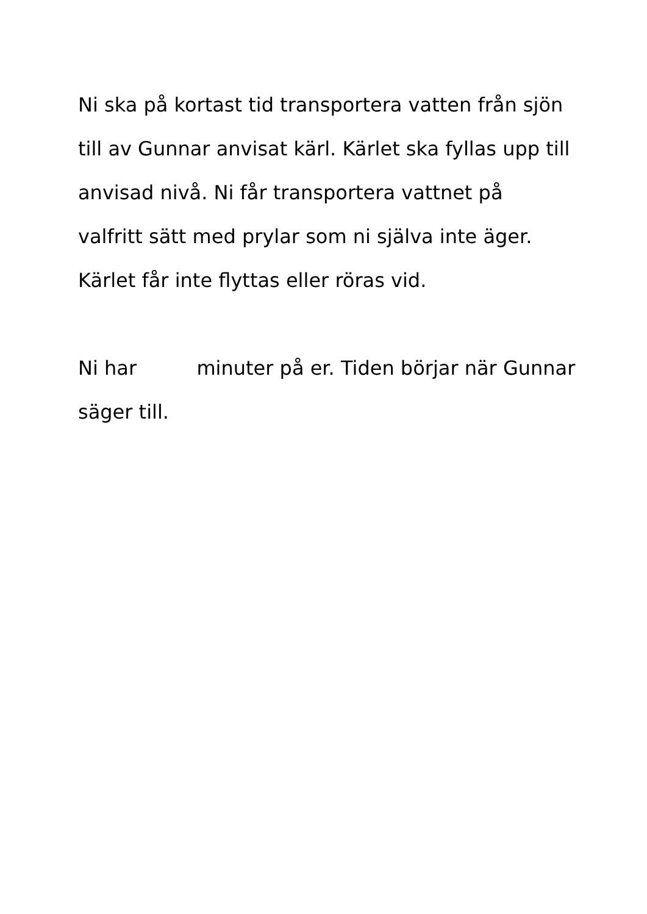Ni ska på kortast tid transportera vatten från sjön
till av Gunnar anvisat kärl. Kärlet ska fyllas upp till
anvisad nivå. Ni får transportera vattnet på
valfritt sätt med prylar som ni själva inte äger.
Kärlet får inte flyttas eller röras vid.
Ni har minuter på er. Tiden börjar när Gunnar
säger till.